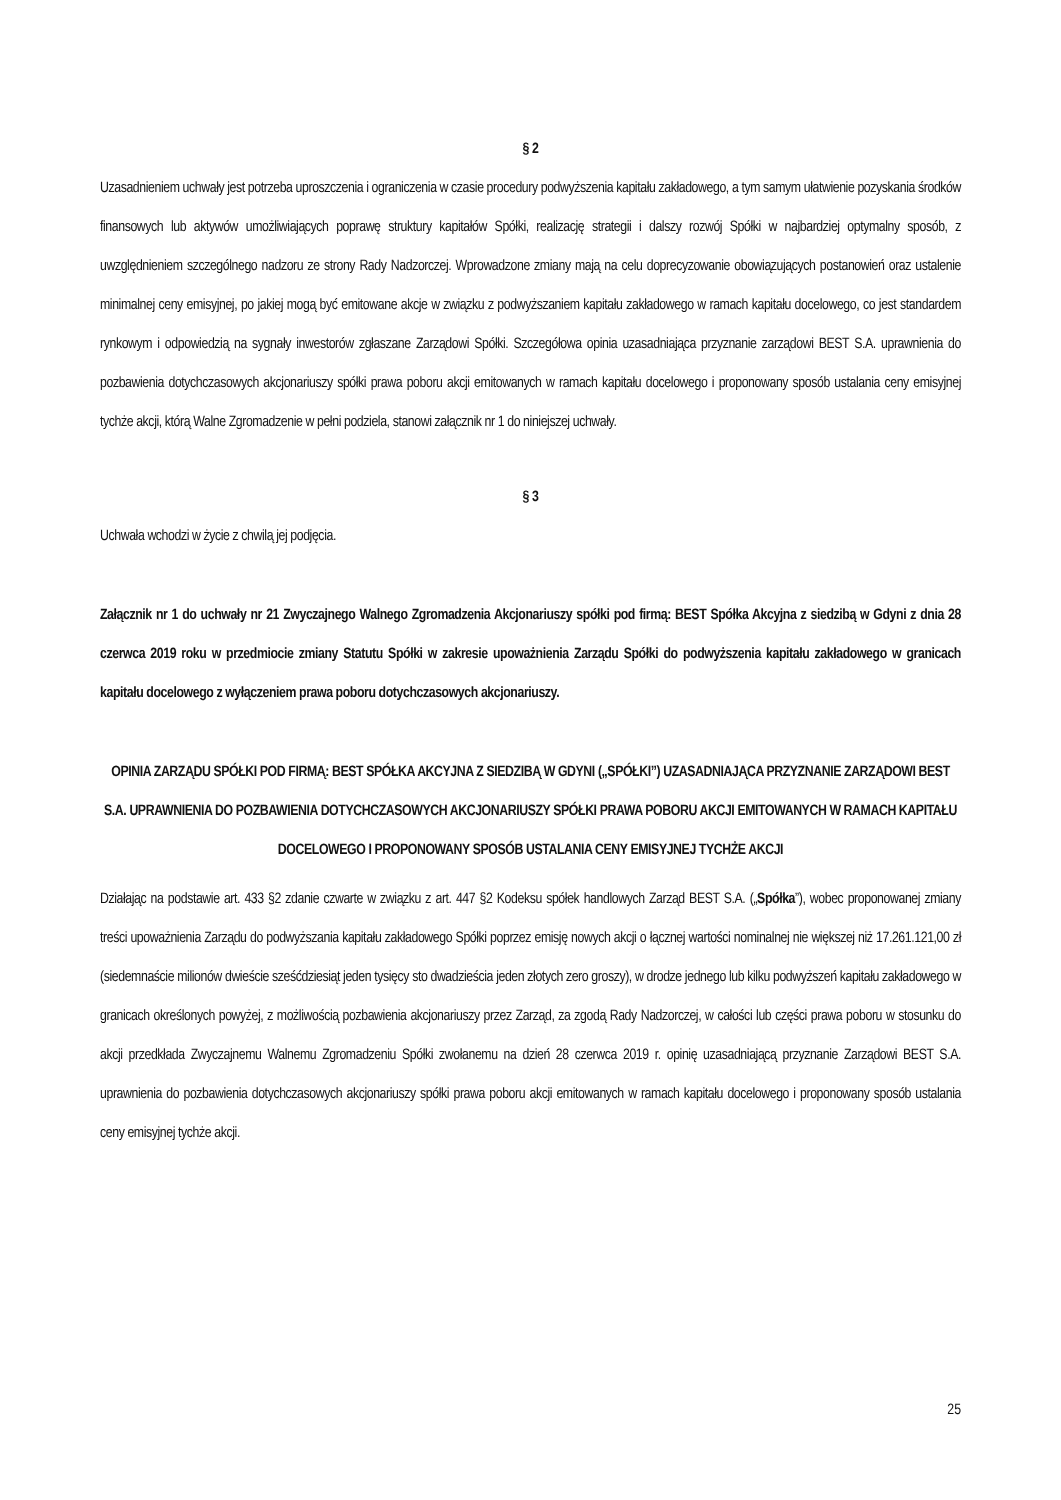§ 2
Uzasadnieniem uchwały jest potrzeba uproszczenia i ograniczenia w czasie procedury podwyższenia kapitału zakładowego, a tym samym ułatwienie pozyskania środków finansowych lub aktywów umożliwiających poprawę struktury kapitałów Spółki, realizację strategii i dalszy rozwój Spółki w najbardziej optymalny sposób, z uwzględnieniem szczególnego nadzoru ze strony Rady Nadzorczej. Wprowadzone zmiany mają na celu doprecyzowanie obowiązujących postanowień oraz ustalenie minimalnej ceny emisyjnej, po jakiej mogą być emitowane akcje w związku z podwyższaniem kapitału zakładowego w ramach kapitału docelowego, co jest standardem rynkowym i odpowiedzią na sygnały inwestorów zgłaszane Zarządowi Spółki. Szczegółowa opinia uzasadniająca przyznanie zarządowi BEST S.A. uprawnienia do pozbawienia dotychczasowych akcjonariuszy spółki prawa poboru akcji emitowanych w ramach kapitału docelowego i proponowany sposób ustalania ceny emisyjnej tychże akcji, którą Walne Zgromadzenie w pełni podziela, stanowi załącznik nr 1 do niniejszej uchwały.
§ 3
Uchwała wchodzi w życie z chwilą jej podjęcia.
Załącznik nr 1 do uchwały nr 21 Zwyczajnego Walnego Zgromadzenia Akcjonariuszy spółki pod firmą: BEST Spółka Akcyjna z siedzibą w Gdyni z dnia 28 czerwca 2019 roku w przedmiocie zmiany Statutu Spółki w zakresie upoważnienia Zarządu Spółki do podwyższenia kapitału zakładowego w granicach kapitału docelowego z wyłączeniem prawa poboru dotychczasowych akcjonariuszy.
OPINIA ZARZĄDU SPÓŁKI POD FIRMĄ: BEST SPÓŁKA AKCYJNA Z SIEDZIBĄ W GDYNI („SPÓŁKI”) UZASADNIAJĄCA PRZYZNANIE ZARZĄDOWI BEST S.A. UPRAWNIENIA DO POZBAWIENIA DOTYCHCZASOWYCH AKCJONARIUSZY SPÓŁKI PRAWA POBORU AKCJI EMITOWANYCH W RAMACH KAPITAŁU DOCELOWEGO I PROPONOWANY SPOSÓB USTALANIA CENY EMISYJNEJ TYCHŻE AKCJI
Działając na podstawie art. 433 §2 zdanie czwarte w związku z art. 447 §2 Kodeksu spółek handlowych Zarząd BEST S.A. („Spółka”), wobec proponowanej zmiany treści upoważnienia Zarządu do podwyższania kapitału zakładowego Spółki poprzez emisję nowych akcji o łącznej wartości nominalnej nie większej niż 17.261.121,00 zł (siedemnaście milionów dwieście sześćdziesiąt jeden tysięcy sto dwadzieścia jeden złotych zero groszy), w drodze jednego lub kilku podwyższeń kapitału zakładowego w granicach określonych powyżej, z możliwością pozbawienia akcjonariuszy przez Zarząd, za zgodą Rady Nadzorczej, w całości lub części prawa poboru w stosunku do akcji przedkłada Zwyczajnemu Walnemu Zgromadzeniu Spółki zwołanemu na dzień 28 czerwca 2019 r. opinię uzasadniającą przyznanie Zarządowi BEST S.A. uprawnienia do pozbawienia dotychczasowych akcjonariuszy spółki prawa poboru akcji emitowanych w ramach kapitału docelowego i proponowany sposób ustalania ceny emisyjnej tychże akcji.
25